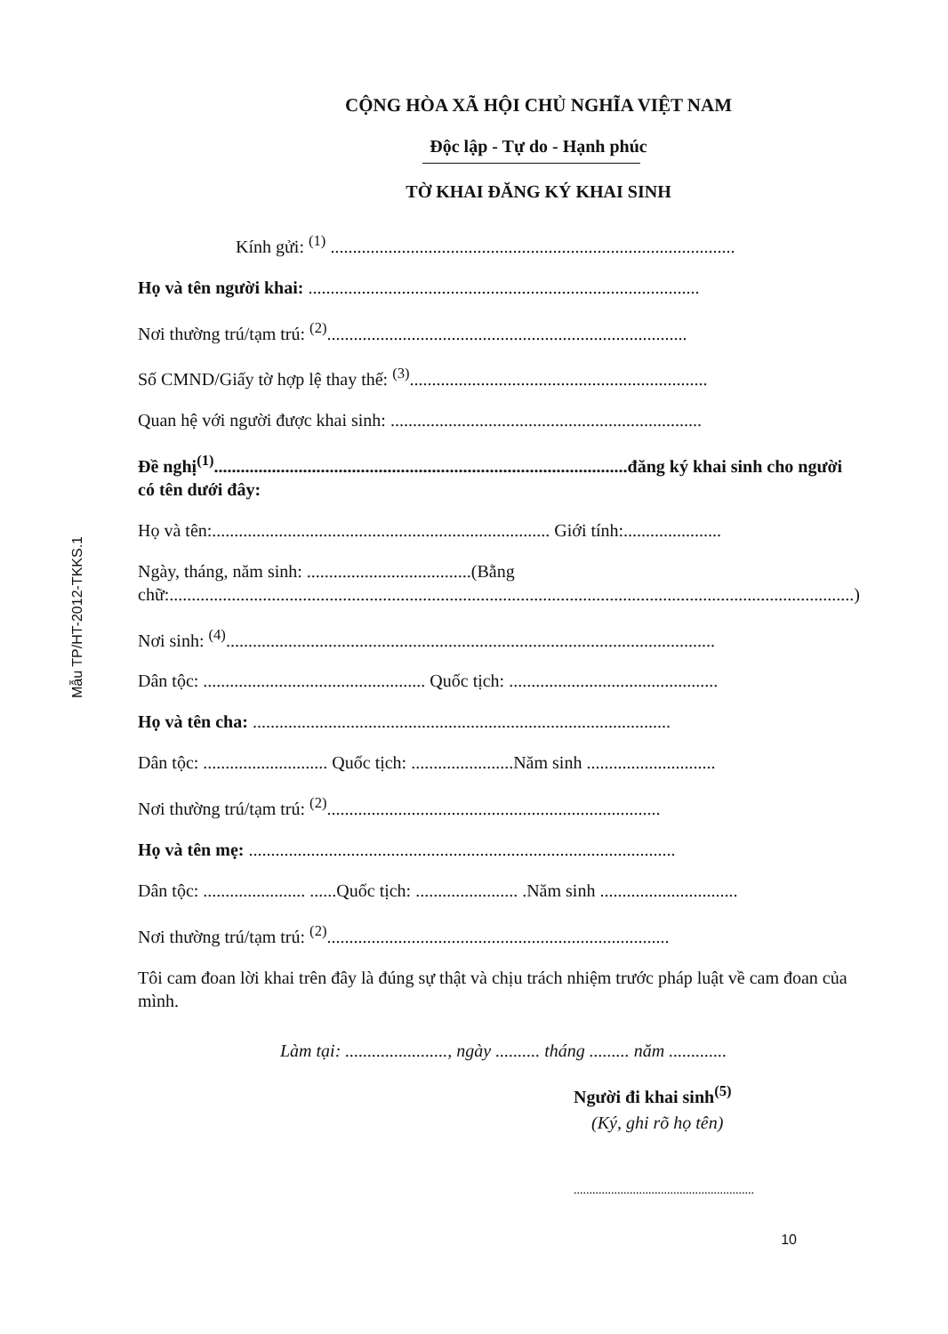Mẫu TP/HT-2012-TKKS.1
CỘNG HÒA XÃ HỘI CHỦ NGHĨA VIỆT NAM
Độc lập - Tự do - Hạnh phúc
TỜ KHAI ĐĂNG KÝ KHAI SINH
Kính gửi: <sup>(1)</sup> ...........................................................................................
Họ và tên người khai: ........................................................................................
Nơi thường trú/tạm trú: <sup>(2)</sup>.................................................................................
Số CMND/Giấy tờ hợp lệ thay thế: <sup>(3)</sup>...................................................................
Quan hệ với người được khai sinh: ......................................................................
Đề nghị<sup>(1)</sup>.............................................................................................đăng ký khai sinh cho người có tên dưới đây:
Họ và tên:............................................................................ Giới tính:......................
Ngày, tháng, năm sinh: .....................................(Bằng chữ:..........................................................................................................................................................)
Nơi sinh: <sup>(4)</sup>..............................................................................................................
Dân tộc: .................................................. Quốc tịch: ...............................................
Họ và tên cha: ..............................................................................................
Dân tộc: ............................ Quốc tịch: .......................Năm sinh .............................
Nơi thường trú/tạm trú: <sup>(2)</sup>...........................................................................
Họ và tên mẹ: ................................................................................................
Dân tộc: ....................... ......Quốc tịch: ....................... .Năm sinh ...............................
Nơi thường trú/tạm trú: <sup>(2)</sup>.............................................................................
Tôi cam đoan lời khai trên đây là đúng sự thật và chịu trách nhiệm trước pháp luật về cam đoan của mình.
Làm tại: ......................., ngày .......... tháng ......... năm .............
Người đi khai sinh<sup>(5)</sup>
(Ký, ghi rõ họ tên)
..........................................................
10